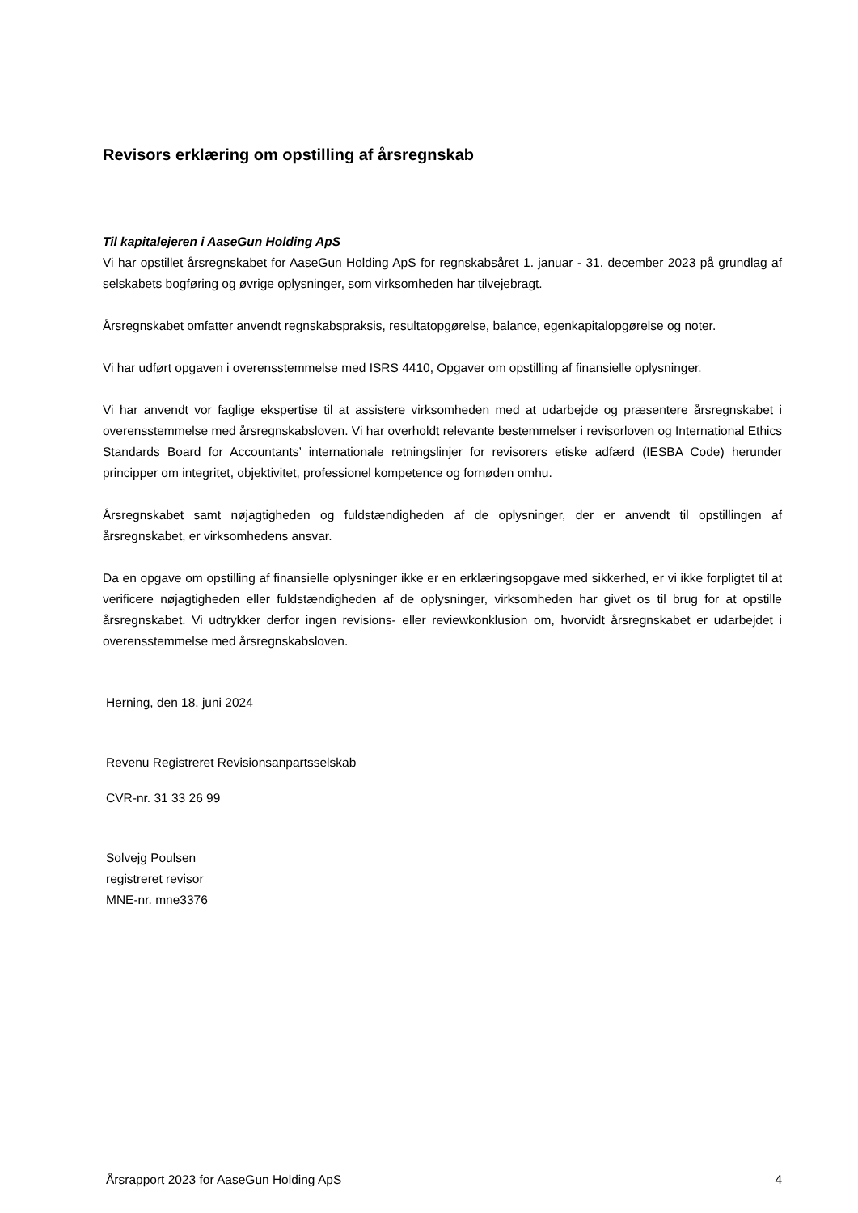Revisors erklæring om opstilling af årsregnskab
Til kapitalejeren i AaseGun Holding ApS
Vi har opstillet årsregnskabet for AaseGun Holding ApS for regnskabsåret 1. januar - 31. december 2023 på grundlag af selskabets bogføring og øvrige oplysninger, som virksomheden har tilvejebragt.
Årsregnskabet omfatter anvendt regnskabspraksis, resultatopgørelse, balance, egenkapitalopgørelse og noter.
Vi har udført opgaven i overensstemmelse med ISRS 4410, Opgaver om opstilling af finansielle oplysninger.
Vi har anvendt vor faglige ekspertise til at assistere virksomheden med at udarbejde og præsentere årsregnskabet i overensstemmelse med årsregnskabsloven. Vi har overholdt relevante bestemmelser i revisorloven og International Ethics Standards Board for Accountants’ internationale retningslinjer for revisorers etiske adfærd (IESBA Code) herunder principper om integritet, objektivitet, professionel kompetence og fornøden omhu.
Årsregnskabet samt nøjagtigheden og fuldstændigheden af de oplysninger, der er anvendt til opstillingen af årsregnskabet, er virksomhedens ansvar.
Da en opgave om opstilling af finansielle oplysninger ikke er en erklæringsopgave med sikkerhed, er vi ikke forpligtet til at verificere nøjagtigheden eller fuldstændigheden af de oplysninger, virksomheden har givet os til brug for at opstille årsregnskabet. Vi udtrykker derfor ingen revisions- eller reviewkonklusion om, hvorvidt årsregnskabet er udarbejdet i overensstemmelse med årsregnskabsloven.
Herning, den 18. juni 2024
Revenu Registreret Revisionsanpartsselskab
CVR-nr. 31 33 26 99
Solvejg Poulsen
registreret revisor
MNE-nr. mne3376
Årsrapport 2023 for AaseGun Holding ApS 4